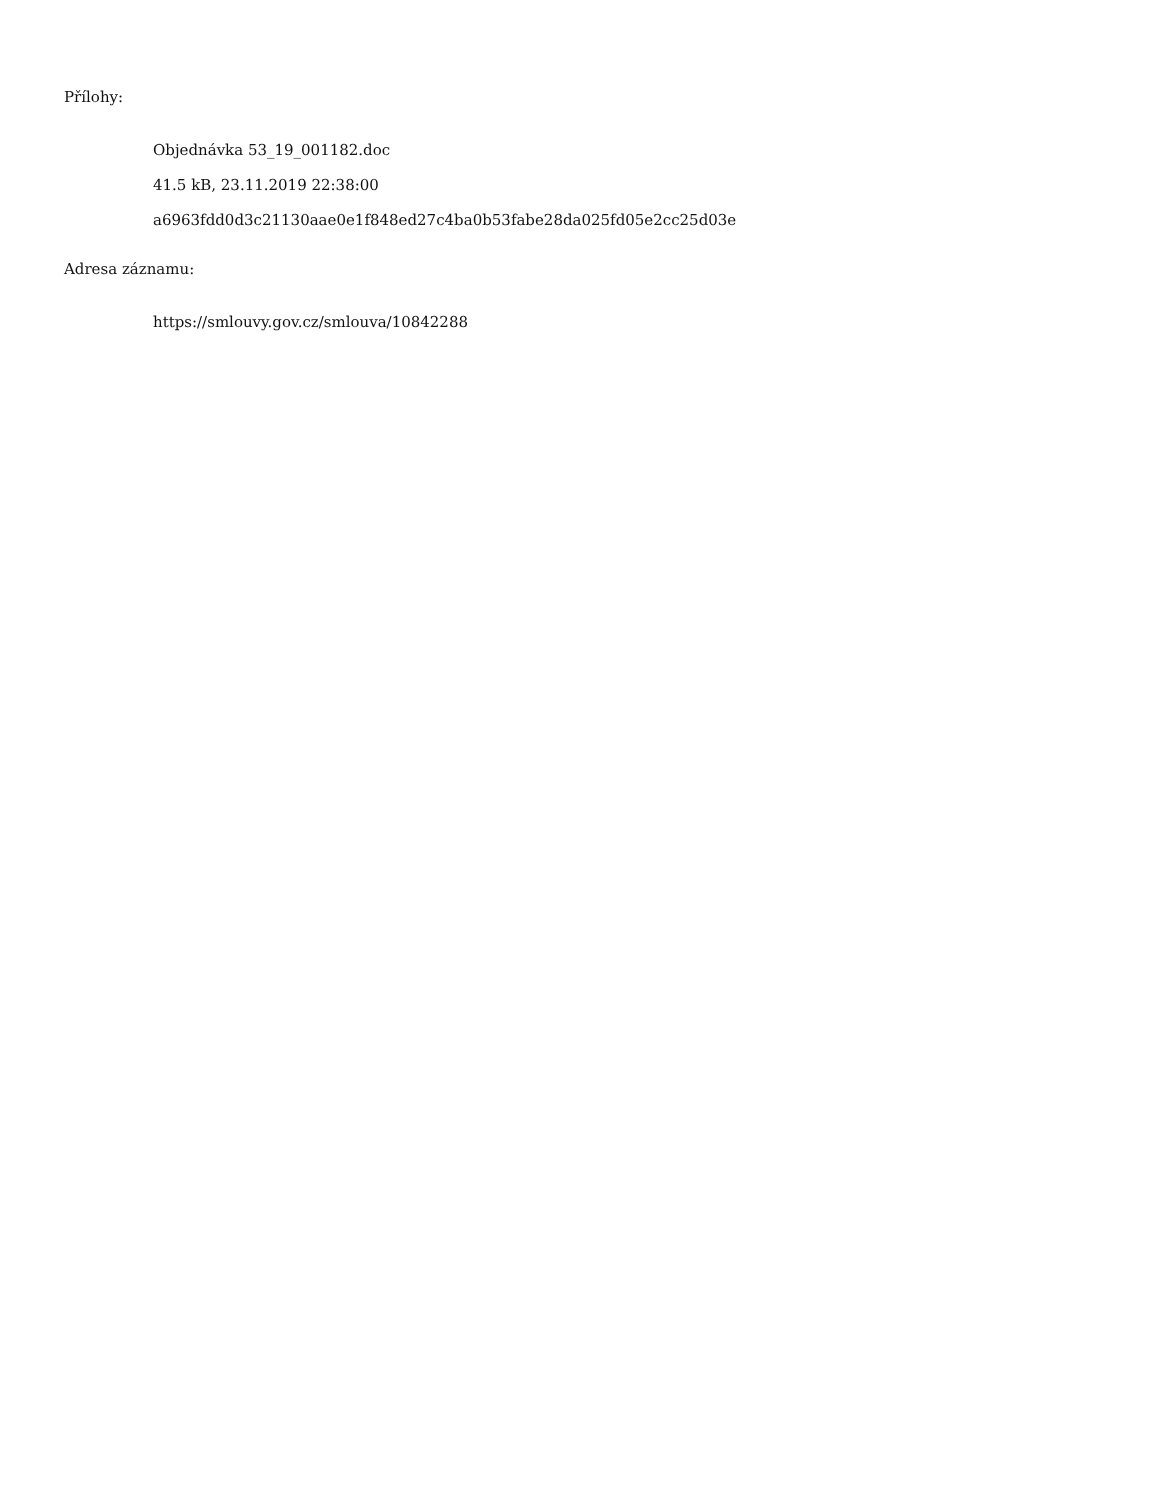Přílohy:
Objednávka 53_19_001182.doc
41.5 kB, 23.11.2019 22:38:00
a6963fdd0d3c21130aae0e1f848ed27c4ba0b53fabe28da025fd05e2cc25d03e
Adresa záznamu:
https://smlouvy.gov.cz/smlouva/10842288